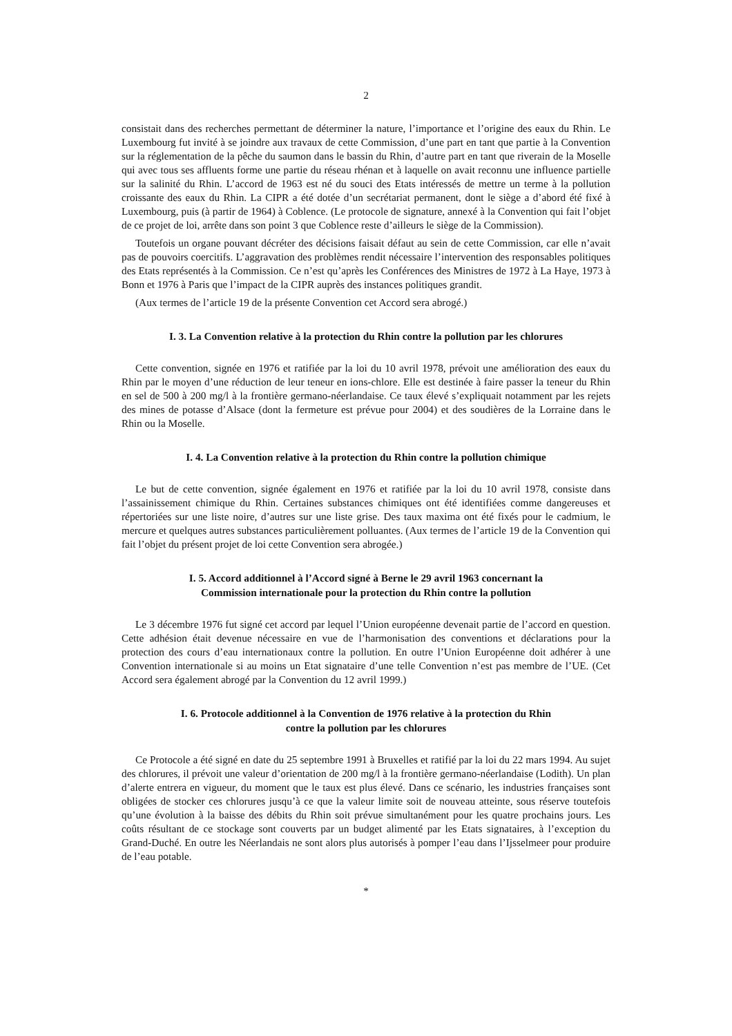2
consistait dans des recherches permettant de déterminer la nature, l’importance et l’origine des eaux du Rhin. Le Luxembourg fut invité à se joindre aux travaux de cette Commission, d’une part en tant que partie à la Convention sur la réglementation de la pêche du saumon dans le bassin du Rhin, d’autre part en tant que riverain de la Moselle qui avec tous ses affluents forme une partie du réseau rhénan et à laquelle on avait reconnu une influence partielle sur la salinité du Rhin. L’accord de 1963 est né du souci des Etats intéressés de mettre un terme à la pollution croissante des eaux du Rhin. La CIPR a été dotée d’un secrétariat permanent, dont le siège a d’abord été fixé à Luxembourg, puis (à partir de 1964) à Coblence. (Le protocole de signature, annexé à la Convention qui fait l’objet de ce projet de loi, arrête dans son point 3 que Coblence reste d’ailleurs le siège de la Commission).
Toutefois un organe pouvant décréter des décisions faisait défaut au sein de cette Commission, car elle n’avait pas de pouvoirs coercitifs. L’aggravation des problèmes rendit nécessaire l’intervention des responsables politiques des Etats représentés à la Commission. Ce n’est qu’après les Conférences des Ministres de 1972 à La Haye, 1973 à Bonn et 1976 à Paris que l’impact de la CIPR auprès des instances politiques grandit.
(Aux termes de l’article 19 de la présente Convention cet Accord sera abrogé.)
I. 3. La Convention relative à la protection du Rhin contre la pollution par les chlorures
Cette convention, signée en 1976 et ratifiée par la loi du 10 avril 1978, prévoit une amélioration des eaux du Rhin par le moyen d’une réduction de leur teneur en ions-chlore. Elle est destinée à faire passer la teneur du Rhin en sel de 500 à 200 mg/l à la frontière germano-néerlandaise. Ce taux élevé s’expliquait notamment par les rejets des mines de potasse d’Alsace (dont la fermeture est prévue pour 2004) et des soudières de la Lorraine dans le Rhin ou la Moselle.
I. 4. La Convention relative à la protection du Rhin contre la pollution chimique
Le but de cette convention, signée également en 1976 et ratifiée par la loi du 10 avril 1978, consiste dans l’assainissement chimique du Rhin. Certaines substances chimiques ont été identifiées comme dangereuses et répertoriées sur une liste noire, d’autres sur une liste grise. Des taux maxima ont été fixés pour le cadmium, le mercure et quelques autres substances particulièrement polluantes. (Aux termes de l’article 19 de la Convention qui fait l’objet du présent projet de loi cette Convention sera abrogée.)
I. 5. Accord additionnel à l’Accord signé à Berne le 29 avril 1963 concernant la
Commission internationale pour la protection du Rhin contre la pollution
Le 3 décembre 1976 fut signé cet accord par lequel l’Union européenne devenait partie de l’accord en question. Cette adhésion était devenue nécessaire en vue de l’harmonisation des conventions et déclarations pour la protection des cours d’eau internationaux contre la pollution. En outre l’Union Européenne doit adhérer à une Convention internationale si au moins un Etat signataire d’une telle Convention n’est pas membre de l’UE. (Cet Accord sera également abrogé par la Convention du 12 avril 1999.)
I. 6. Protocole additionnel à la Convention de 1976 relative à la protection du Rhin
contre la pollution par les chlorures
Ce Protocole a été signé en date du 25 septembre 1991 à Bruxelles et ratifié par la loi du 22 mars 1994. Au sujet des chlorures, il prévoit une valeur d’orientation de 200 mg/l à la frontière germano-néerlandaise (Lodith). Un plan d’alerte entrera en vigueur, du moment que le taux est plus élevé. Dans ce scénario, les industries françaises sont obligées de stocker ces chlorures jusqu’à ce que la valeur limite soit de nouveau atteinte, sous réserve toutefois qu’une évolution à la baisse des débits du Rhin soit prévue simultanément pour les quatre prochains jours. Les coûts résultant de ce stockage sont couverts par un budget alimenté par les Etats signataires, à l’exception du Grand-Duché. En outre les Néerlandais ne sont alors plus autorisés à pomper l’eau dans l’Ijsselmeer pour produire de l’eau potable.
*